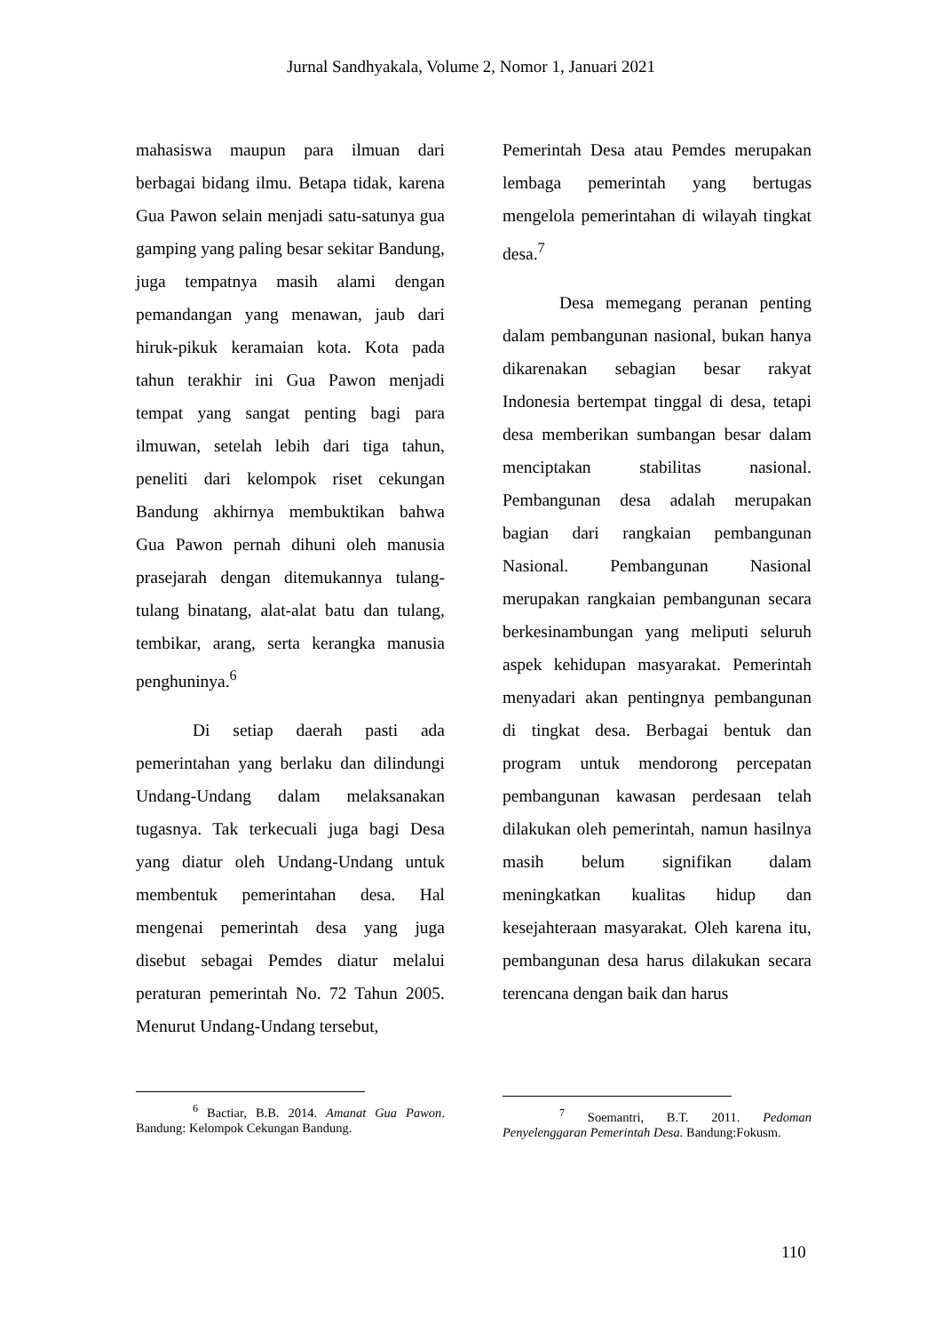Jurnal Sandhyakala, Volume 2, Nomor 1, Januari 2021
mahasiswa maupun para ilmuan dari berbagai bidang ilmu. Betapa tidak, karena Gua Pawon selain menjadi satu-satunya gua gamping yang paling besar sekitar Bandung, juga tempatnya masih alami dengan pemandangan yang menawan, jaub dari hiruk-pikuk keramaian kota. Kota pada tahun terakhir ini Gua Pawon menjadi tempat yang sangat penting bagi para ilmuwan, setelah lebih dari tiga tahun, peneliti dari kelompok riset cekungan Bandung akhirnya membuktikan bahwa Gua Pawon pernah dihuni oleh manusia prasejarah dengan ditemukannya tulang-tulang binatang, alat-alat batu dan tulang, tembikar, arang, serta kerangka manusia penghuninya.<sup>6</sup>
Di setiap daerah pasti ada pemerintahan yang berlaku dan dilindungi Undang-Undang dalam melaksanakan tugasnya. Tak terkecuali juga bagi Desa yang diatur oleh Undang-Undang untuk membentuk pemerintahan desa. Hal mengenai pemerintah desa yang juga disebut sebagai Pemdes diatur melalui peraturan pemerintah No. 72 Tahun 2005. Menurut Undang-Undang tersebut,
Pemerintah Desa atau Pemdes merupakan lembaga pemerintah yang bertugas mengelola pemerintahan di wilayah tingkat desa.<sup>7</sup>
Desa memegang peranan penting dalam pembangunan nasional, bukan hanya dikarenakan sebagian besar rakyat Indonesia bertempat tinggal di desa, tetapi desa memberikan sumbangan besar dalam menciptakan stabilitas nasional. Pembangunan desa adalah merupakan bagian dari rangkaian pembangunan Nasional. Pembangunan Nasional merupakan rangkaian pembangunan secara berkesinambungan yang meliputi seluruh aspek kehidupan masyarakat. Pemerintah menyadari akan pentingnya pembangunan di tingkat desa. Berbagai bentuk dan program untuk mendorong percepatan pembangunan kawasan perdesaan telah dilakukan oleh pemerintah, namun hasilnya masih belum signifikan dalam meningkatkan kualitas hidup dan kesejahteraan masyarakat. Oleh karena itu, pembangunan desa harus dilakukan secara terencana dengan baik dan harus
<sup>6</sup> Bactiar, B.B. 2014. Amanat Gua Pawon. Bandung: Kelompok Cekungan Bandung.
<sup>7</sup> Soemantri, B.T. 2011. Pedoman Penyelenggaran Pemerintah Desa. Bandung:Fokusm.
110